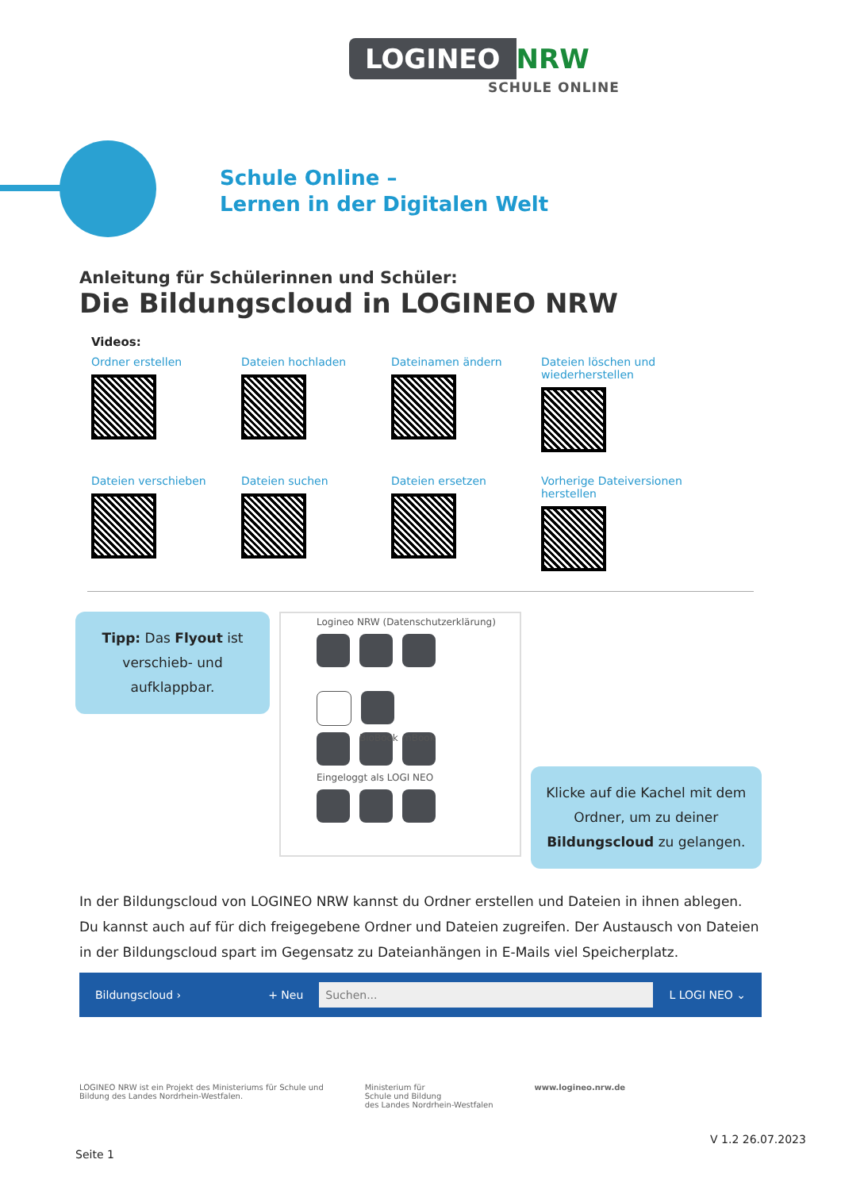LOGINEO NRW
SCHULE ONLINE
Schule Online –
Lernen in der Digitalen Welt
Anleitung für Schülerinnen und Schüler:
Die Bildungscloud in LOGINEO NRW
Videos:
Ordner erstellen
Dateien hochladen
Dateinamen ändern
Dateien löschen und wiederherstellen
Dateien verschieben
Dateien suchen
Dateien ersetzen
Vorherige Dateiversionen herstellen
Tipp: Das Flyout ist ver­schieb- und aufklappbar.
Logineo NRW (Datenschutzerklärung)
BioBook
mBook
Eingeloggt als LOGI NEO
Klicke auf die Kachel mit dem Ord­ner, um zu deiner Bildungscloud zu gelangen.
In der Bildungscloud von LOGINEO NRW kannst du Ordner erstellen und Dateien in ihnen ablegen. Du kannst auch auf für dich freigegebene Ordner und Dateien zugreifen. Der Austausch von Dateien in der Bil­dungscloud spart im Gegensatz zu Dateianhängen in E-Mails viel Speicherplatz.
Bildungscloud › + Neu Suchen... L LOGI NEO ⌄
LOGINEO NRW ist ein Projekt des Ministeriums für Schule und
Bildung des Landes Nordrhein-Westfalen. Ministerium für
Schule und Bildung
des Landes Nordrhein-Westfalen www.logineo.nrw.de
V 1.2 26.07.2023
Seite 1